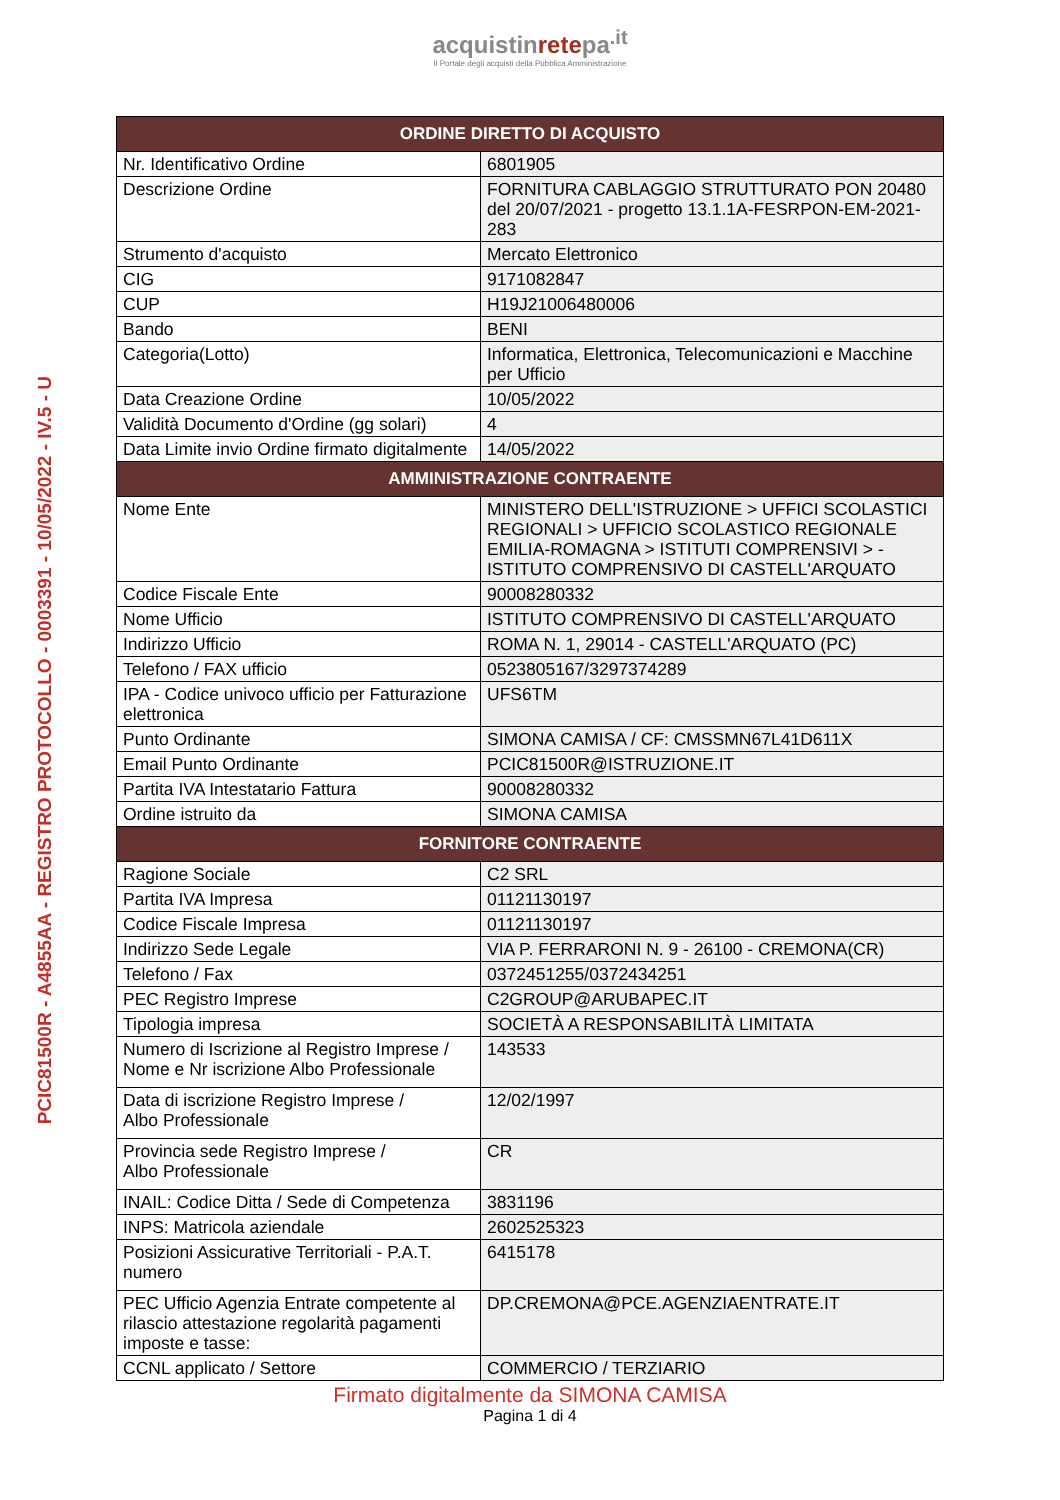acquistinretepa<sup>.it</sup>
Il Portale degli acquisti della Pubblica Amministrazione
PCIC81500R - A4855AA - REGISTRO PROTOCOLLO - 0003391 - 10/05/2022 - IV.5 - U
| ORDINE DIRETTO DI ACQUISTO | |
| --- | --- |
| Nr. Identificativo Ordine | 6801905 |
| Descrizione Ordine | FORNITURA CABLAGGIO STRUTTURATO PON 20480 del 20/07/2021 - progetto 13.1.1A-FESRPON-EM-2021-283 |
| Strumento d'acquisto | Mercato Elettronico |
| CIG | 9171082847 |
| CUP | H19J21006480006 |
| Bando | BENI |
| Categoria(Lotto) | Informatica, Elettronica, Telecomunicazioni e Macchine per Ufficio |
| Data Creazione Ordine | 10/05/2022 |
| Validità Documento d'Ordine (gg solari) | 4 |
| Data Limite invio Ordine firmato digitalmente | 14/05/2022 |
| AMMINISTRAZIONE CONTRAENTE | |
| Nome Ente | MINISTERO DELL'ISTRUZIONE > UFFICI SCOLASTICI REGIONALI > UFFICIO SCOLASTICO REGIONALE EMILIA-ROMAGNA > ISTITUTI COMPRENSIVI > - ISTITUTO COMPRENSIVO DI CASTELL'ARQUATO |
| Codice Fiscale Ente | 90008280332 |
| Nome Ufficio | ISTITUTO COMPRENSIVO DI CASTELL'ARQUATO |
| Indirizzo Ufficio | ROMA N. 1, 29014 - CASTELL'ARQUATO (PC) |
| Telefono / FAX ufficio | 0523805167/3297374289 |
| IPA - Codice univoco ufficio per Fatturazione elettronica | UFS6TM |
| Punto Ordinante | SIMONA CAMISA / CF: CMSSMN67L41D611X |
| Email Punto Ordinante | PCIC81500R@ISTRUZIONE.IT |
| Partita IVA Intestatario Fattura | 90008280332 |
| Ordine istruito da | SIMONA CAMISA |
| FORNITORE CONTRAENTE | |
| Ragione Sociale | C2 SRL |
| Partita IVA Impresa | 01121130197 |
| Codice Fiscale Impresa | 01121130197 |
| Indirizzo Sede Legale | VIA P. FERRARONI N. 9 - 26100 - CREMONA(CR) |
| Telefono / Fax | 0372451255/0372434251 |
| PEC Registro Imprese | C2GROUP@ARUBAPEC.IT |
| Tipologia impresa | SOCIETÀ A RESPONSABILITÀ LIMITATA |
| Numero di Iscrizione al Registro Imprese / Nome e Nr iscrizione Albo Professionale | 143533 |
| Data di iscrizione Registro Imprese / Albo Professionale | 12/02/1997 |
| Provincia sede Registro Imprese / Albo Professionale | CR |
| INAIL: Codice Ditta / Sede di Competenza | 3831196 |
| INPS: Matricola aziendale | 2602525323 |
| Posizioni Assicurative Territoriali - P.A.T. numero | 6415178 |
| PEC Ufficio Agenzia Entrate competente al rilascio attestazione regolarità pagamenti imposte e tasse: | DP.CREMONA@PCE.AGENZIAENTRATE.IT |
| CCNL applicato / Settore | COMMERCIO / TERZIARIO |
Firmato digitalmente da SIMONA CAMISA
Pagina 1 di 4